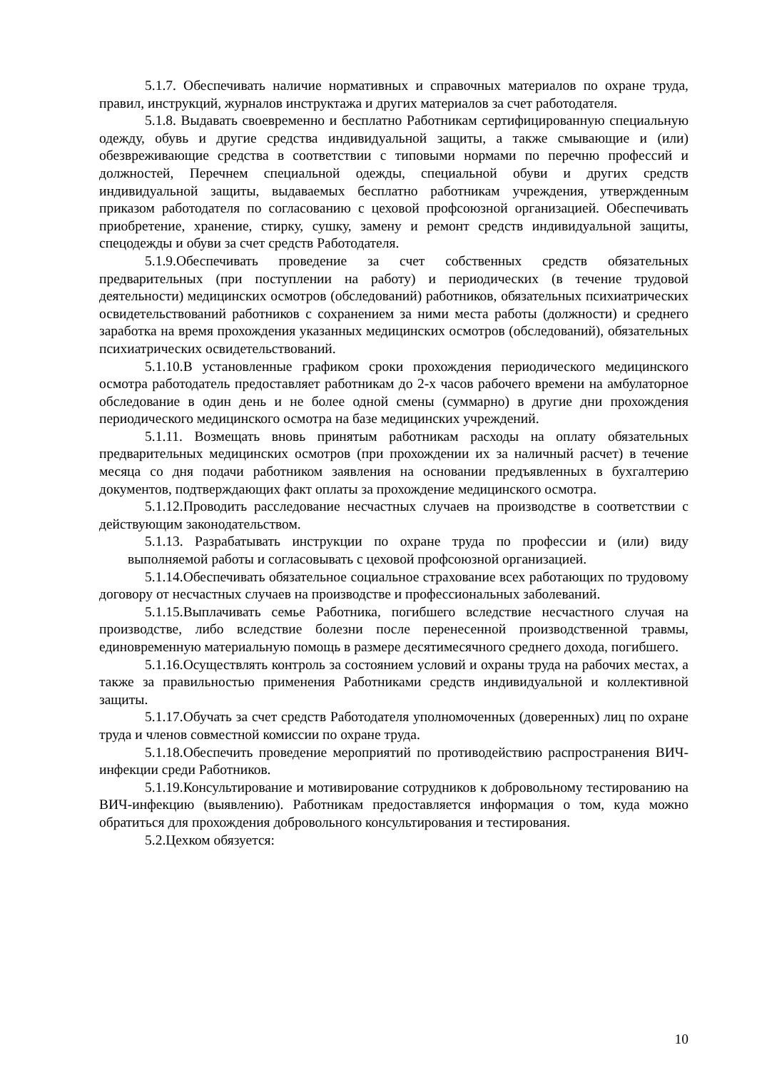5.1.7. Обеспечивать наличие нормативных и справочных материалов по охране труда, правил, инструкций, журналов инструктажа и других материалов за счет работодателя.
5.1.8. Выдавать своевременно и бесплатно Работникам сертифицированную специальную одежду, обувь и другие средства индивидуальной защиты, а также смывающие и (или) обезвреживающие средства в соответствии с типовыми нормами по перечню профессий и должностей, Перечнем специальной одежды, специальной обуви и других средств индивидуальной защиты, выдаваемых бесплатно работникам учреждения, утвержденным приказом работодателя по согласованию с цеховой профсоюзной организацией. Обеспечивать приобретение, хранение, стирку, сушку, замену и ремонт средств индивидуальной защиты, спецодежды и обуви за счет средств Работодателя.
5.1.9.Обеспечивать проведение за счет собственных средств обязательных предварительных (при поступлении на работу) и периодических (в течение трудовой деятельности) медицинских осмотров (обследований) работников, обязательных психиатрических освидетельствований работников с сохранением за ними места работы (должности) и среднего заработка на время прохождения указанных медицинских осмотров (обследований), обязательных психиатрических освидетельствований.
5.1.10.В установленные графиком сроки прохождения периодического медицинского осмотра работодатель предоставляет работникам до 2-х часов рабочего времени на амбулаторное обследование в один день и не более одной смены (суммарно) в другие дни прохождения периодического медицинского осмотра на базе медицинских учреждений.
5.1.11. Возмещать вновь принятым работникам расходы на оплату обязательных предварительных медицинских осмотров (при прохождении их за наличный расчет) в течение месяца со дня подачи работником заявления на основании предъявленных в бухгалтерию документов, подтверждающих факт оплаты за прохождение медицинского осмотра.
5.1.12.Проводить расследование несчастных случаев на производстве в соответствии с действующим законодательством.
5.1.13. Разрабатывать инструкции по охране труда по профессии и (или) виду выполняемой работы и согласовывать с цеховой профсоюзной организацией.
5.1.14.Обеспечивать обязательное социальное страхование всех работающих по трудовому договору от несчастных случаев на производстве и профессиональных заболеваний.
5.1.15.Выплачивать семье Работника, погибшего вследствие несчастного случая на производстве, либо вследствие болезни после перенесенной производственной травмы, единовременную материальную помощь в размере десятимесячного среднего дохода, погибшего.
5.1.16.Осуществлять контроль за состоянием условий и охраны труда на рабочих местах, а также за правильностью применения Работниками средств индивидуальной и коллективной защиты.
5.1.17.Обучать за счет средств Работодателя уполномоченных (доверенных) лиц по охране труда и членов совместной комиссии по охране труда.
5.1.18.Обеспечить проведение мероприятий по противодействию распространения ВИЧ-инфекции среди Работников.
5.1.19.Консультирование и мотивирование сотрудников к добровольному тестированию на ВИЧ-инфекцию (выявлению). Работникам предоставляется информация о том, куда можно обратиться для прохождения добровольного консультирования и тестирования.
5.2.Цехком обязуется:
10